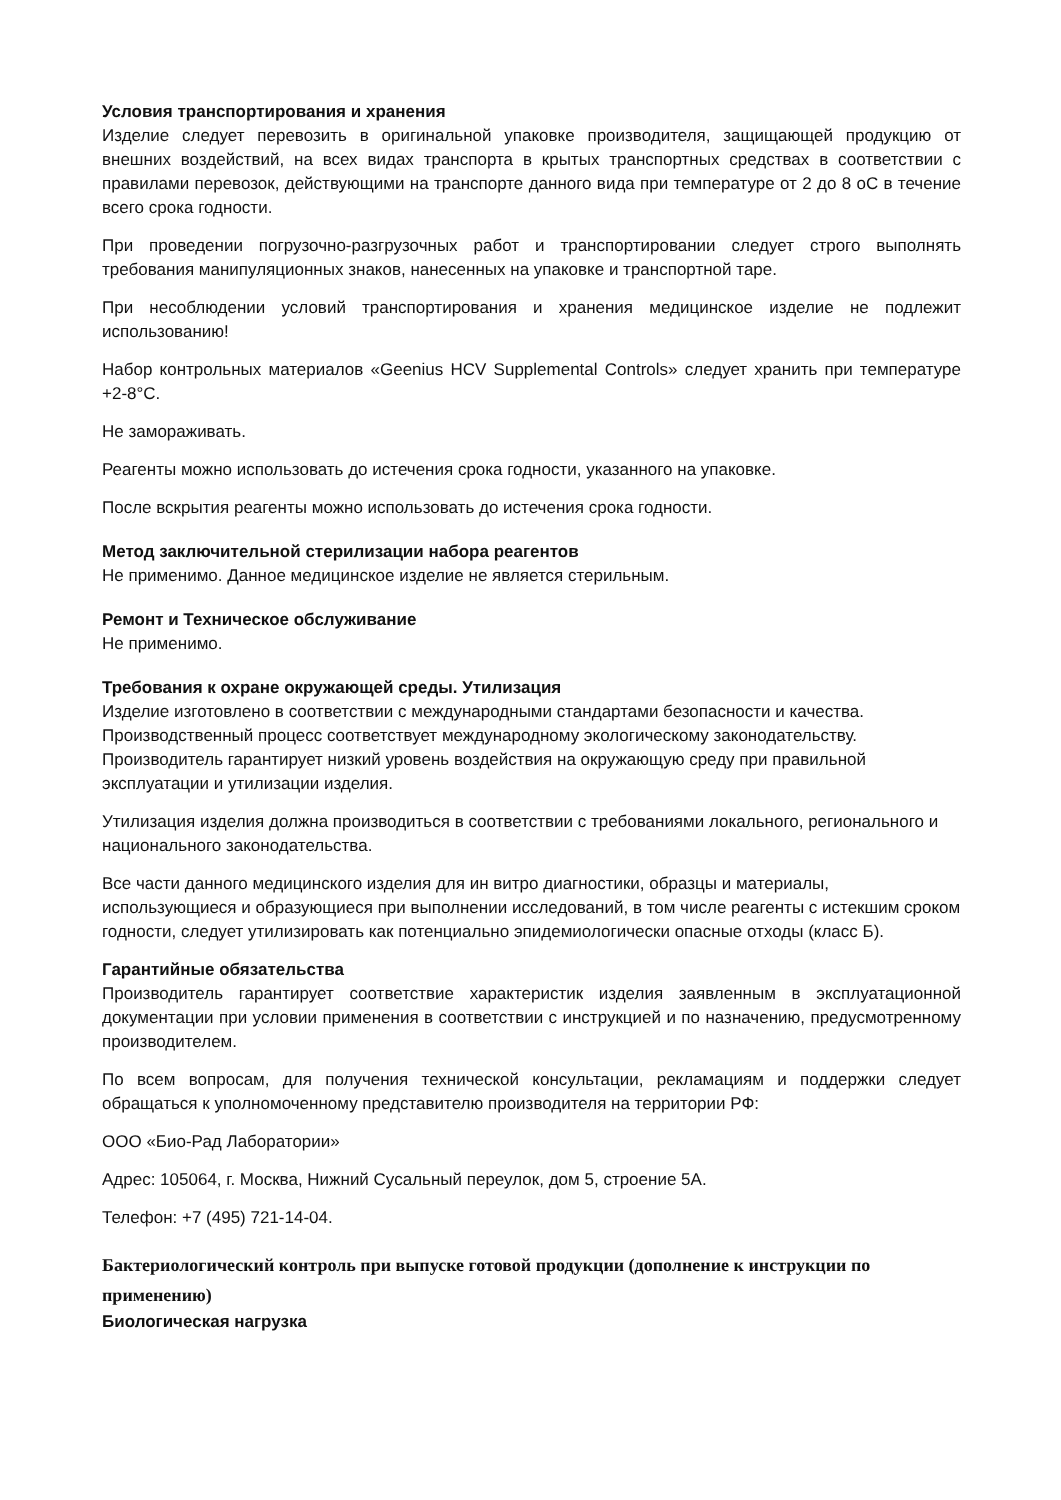Условия транспортирования и хранения
Изделие следует перевозить в оригинальной упаковке производителя, защищающей продукцию от внешних воздействий, на всех видах транспорта в крытых транспортных средствах в соответствии с правилами перевозок, действующими на транспорте данного вида при температуре от 2 до 8 оС в течение всего срока годности.
При проведении погрузочно-разгрузочных работ и транспортировании следует строго выполнять требования манипуляционных знаков, нанесенных на упаковке и транспортной таре.
При несоблюдении условий транспортирования и хранения медицинское изделие не подлежит использованию!
Набор контрольных материалов «Geenius HCV Supplemental Controls» следует хранить при температуре +2-8°C.
Не замораживать.
Реагенты можно использовать до истечения срока годности, указанного на упаковке.
После вскрытия реагенты можно использовать до истечения срока годности.
Метод заключительной стерилизации набора реагентов
Не применимо. Данное медицинское изделие не является стерильным.
Ремонт и Техническое обслуживание
Не применимо.
Требования к охране окружающей среды. Утилизация
Изделие изготовлено в соответствии с международными стандартами безопасности и качества. Производственный процесс соответствует международному экологическому законодательству. Производитель гарантирует низкий уровень воздействия на окружающую среду при правильной эксплуатации и утилизации изделия.
Утилизация изделия должна производиться в соответствии с требованиями локального, регионального и национального законодательства.
Все части данного медицинского изделия для ин витро диагностики, образцы и материалы, использующиеся и образующиеся при выполнении исследований, в том числе реагенты с истекшим сроком годности, следует утилизировать как потенциально эпидемиологически опасные отходы (класс Б).
Гарантийные обязательства
Производитель гарантирует соответствие характеристик изделия заявленным в эксплуатационной документации при условии применения в соответствии с инструкцией и по назначению, предусмотренному производителем.
По всем вопросам, для получения технической консультации, рекламациям и поддержки следует обращаться к уполномоченному представителю производителя на территории РФ:
ООО «Био-Рад Лаборатории»
Адрес: 105064, г. Москва, Нижний Сусальный переулок, дом 5, строение 5А.
Телефон: +7 (495) 721-14-04.
Бактериологический контроль при выпуске готовой продукции (дополнение к инструкции по применению)
Биологическая нагрузка